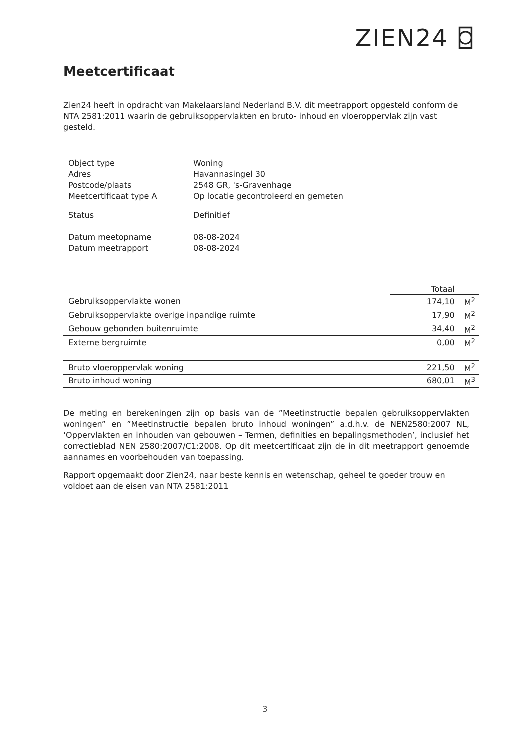ZIEN24 ⌼
Meetcertificaat
Zien24 heeft in opdracht van Makelaarsland Nederland B.V. dit meetrapport opgesteld conform de NTA 2581:2011 waarin de gebruiksoppervlakten en bruto- inhoud en vloeroppervlak zijn vast gesteld.
| Object type | Woning |
| Adres | Havannasingel 30 |
| Postcode/plaats | 2548 GR, 's-Gravenhage |
| Meetcertificaat type A | Op locatie gecontroleerd en gemeten |
| Status | Definitief |
| Datum meetopname | 08-08-2024 |
| Datum meetrapport | 08-08-2024 |
| | Totaal | |
| Gebruiksoppervlakte wonen | 174,10 | M<sup>2</sup> |
| Gebruiksoppervlakte overige inpandige ruimte | 17,90 | M<sup>2</sup> |
| Gebouw gebonden buitenruimte | 34,40 | M<sup>2</sup> |
| Externe bergruimte | 0,00 | M<sup>2</sup> |
| Bruto vloeroppervlak woning | 221,50 | M<sup>2</sup> |
| Bruto inhoud woning | 680,01 | M<sup>3</sup> |
De meting en berekeningen zijn op basis van de ”Meetinstructie bepalen gebruiksoppervlakten woningen” en ”Meetinstructie bepalen bruto inhoud woningen” a.d.h.v. de NEN2580:2007 NL, ‘Oppervlakten en inhouden van gebouwen – Termen, definities en bepalingsmethoden’, inclusief het correctieblad NEN 2580:2007/C1:2008. Op dit meetcertificaat zijn de in dit meetrapport genoemde aannames en voorbehouden van toepassing.
Rapport opgemaakt door Zien24, naar beste kennis en wetenschap, geheel te goeder trouw en voldoet aan de eisen van NTA 2581:2011
3